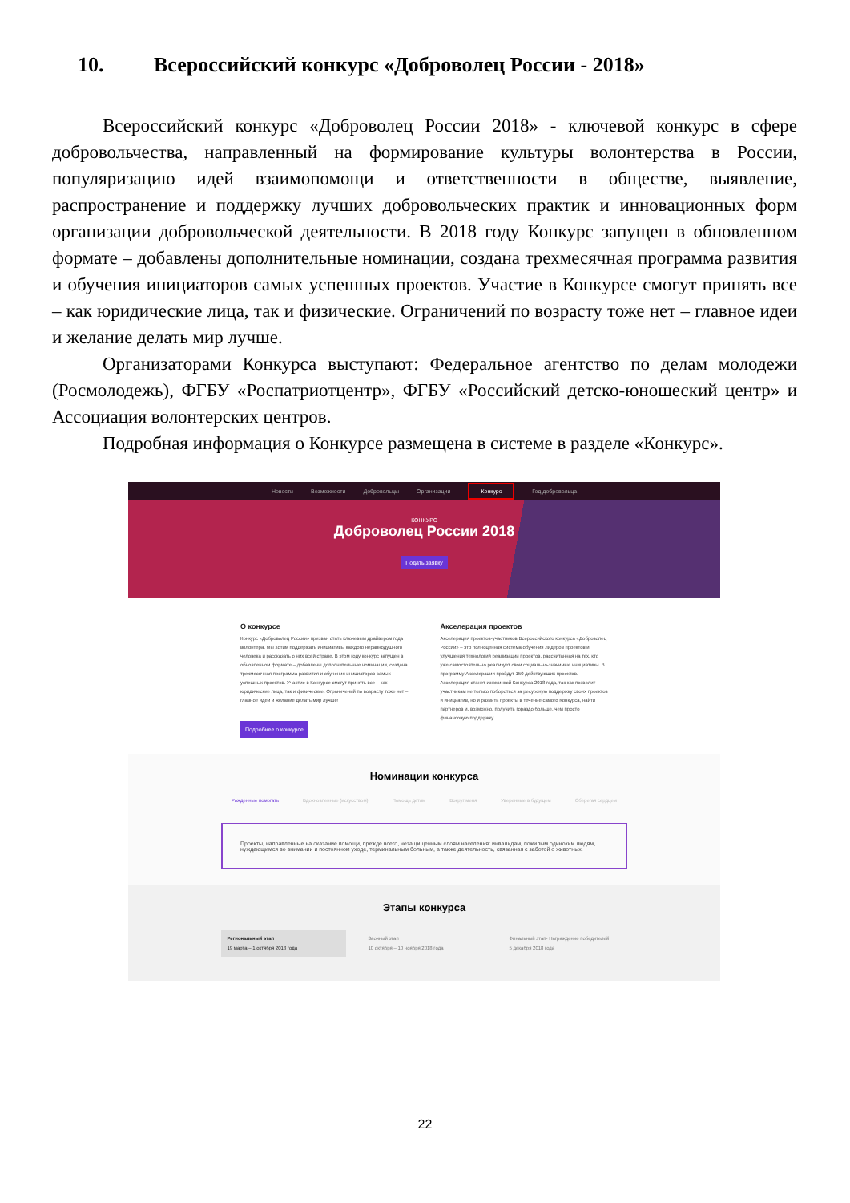10. Всероссийский конкурс «Доброволец России - 2018»
Всероссийский конкурс «Доброволец России 2018» - ключевой конкурс в сфере добровольчества, направленный на формирование культуры волонтерства в России, популяризацию идей взаимопомощи и ответственности в обществе, выявление, распространение и поддержку лучших добровольческих практик и инновационных форм организации добровольческой деятельности. В 2018 году Конкурс запущен в обновленном формате – добавлены дополнительные номинации, создана трехмесячная программа развития и обучения инициаторов самых успешных проектов. Участие в Конкурсе смогут принять все – как юридические лица, так и физические. Ограничений по возрасту тоже нет – главное идеи и желание делать мир лучше.
Организаторами Конкурса выступают: Федеральное агентство по делам молодежи (Росмолодежь), ФГБУ «Роспатриотцентр», ФГБУ «Российский детско-юношеский центр» и Ассоциация волонтерских центров.
Подробная информация о Конкурсе размещена в системе в разделе «Конкурс».
Новости Возможности Добровольцы Организации Конкурс Год добровольца
КОНКУРС
Доброволец России 2018
Подать заявку
О конкурсе
Конкурс «Доброволец России» призван стать ключевым драйвером года волонтера. Мы хотим поддержать инициативы каждого неравнодушного человека и рассказать о них всей стране. В этом году конкурс запущен в обновленном формате – добавлены дополнительные номинации, создана трехмесячная программа развития и обучения инициаторов самых успешных проектов. Участие в Конкурсе смогут принять все – как юридические лица, так и физические. Ограничений по возрасту тоже нет – главное идеи и желание делать мир лучше!
Подробнее о конкурсе
Акселерация проектов
Акселерация проектов-участников Всероссийского конкурса «Доброволец России» – это полноценная система обучения лидеров проектов и улучшения технологий реализации проектов, рассчитанная на тех, кто уже самостоятельно реализует свои социально-значимые инициативы. В программу Акселерации пройдут 150 действующих проектов. Акселерация станет изюминкой Конкурса 2018 года, так как позволит участникам не только побороться за ресурсную поддержку своих проектов и инициатив, но и развить проекты в течение самого Конкурса, найти партнеров и, возможно, получить гораздо больше, чем просто финансовую поддержку.
Номинации конкурса
Рожденные помогать Вдохновленные (искусством) Помощь детям Вокруг меня Уверенные в будущем Оберегая сердцем
Проекты, направленные на оказание помощи, прежде всего, незащищенным слоям населения: инвалидам, пожилым одиноким людям, нуждающимся во внимании и постоянном уходе, терминальным больным, а также деятельность, связанная с заботой о животных.
Этапы конкурса
Региональный этап
19 марта – 1 октября 2018 года
Заочный этап
10 октября – 10 ноября 2018 года
Финальный этап- Награждение победителей
5 декабря 2018 года
22